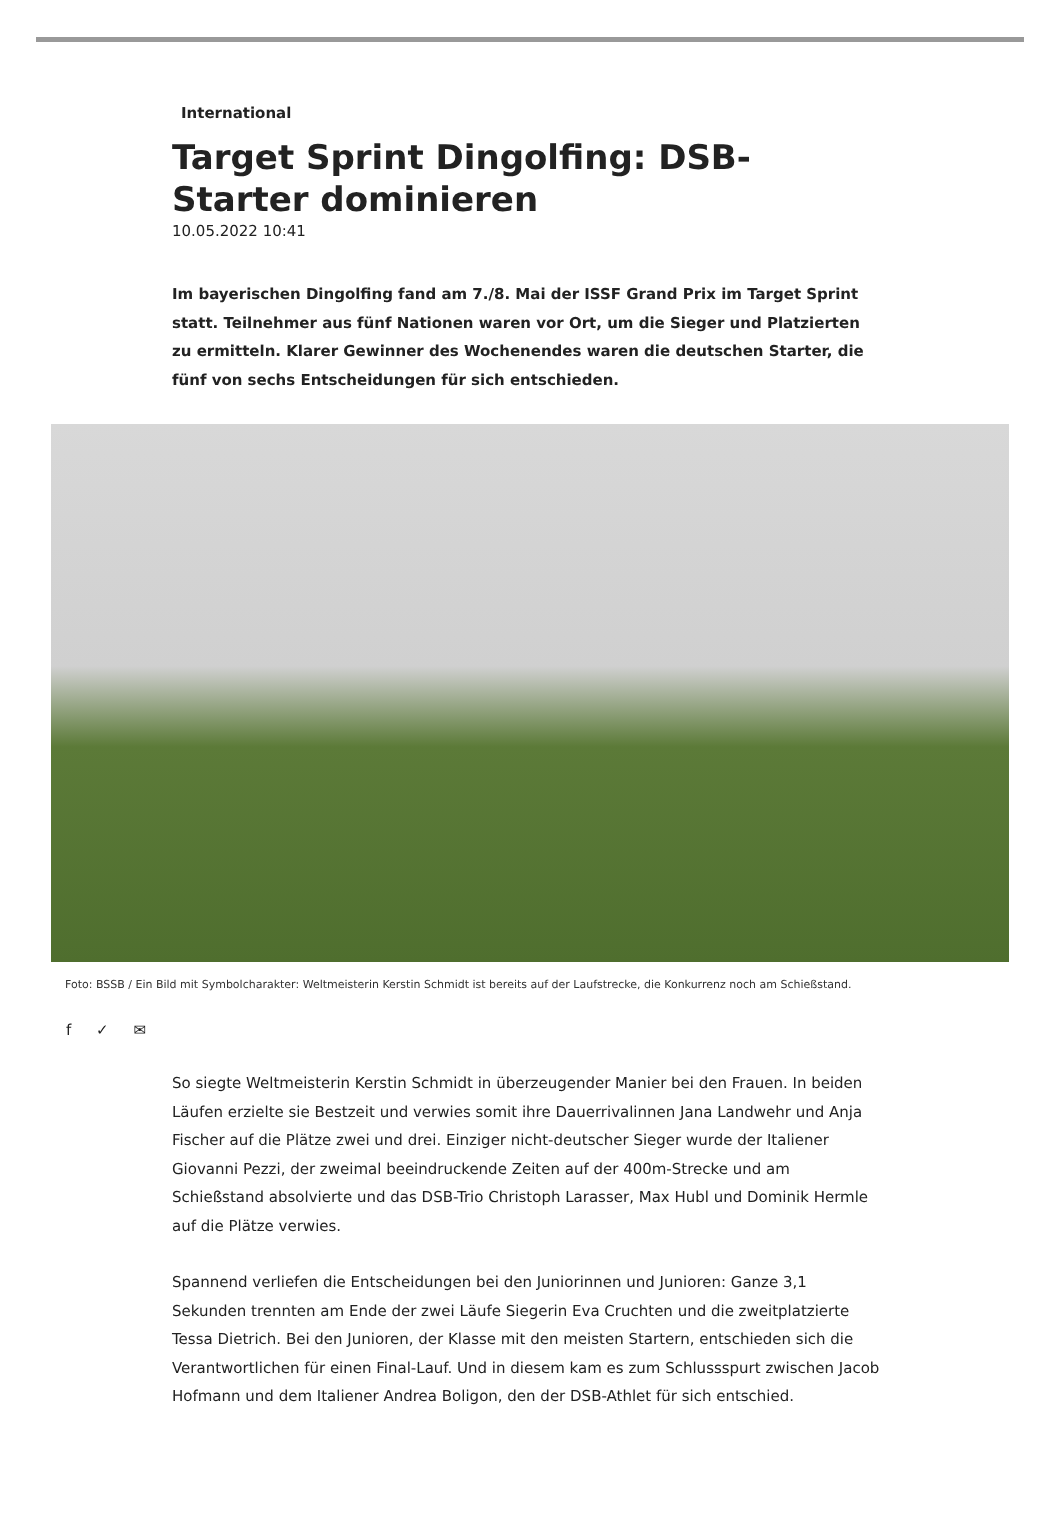International
Target Sprint Dingolfing: DSB-Starter dominieren
10.05.2022 10:41
Im bayerischen Dingolfing fand am 7./8. Mai der ISSF Grand Prix im Target Sprint statt. Teilnehmer aus fünf Nationen waren vor Ort, um die Sieger und Platzierten zu ermitteln. Klarer Gewinner des Wochenendes waren die deutschen Starter, die fünf von sechs Entscheidungen für sich entschieden.
Foto: BSSB / Ein Bild mit Symbolcharakter: Weltmeisterin Kerstin Schmidt ist bereits auf der Laufstrecke, die Konkurrenz noch am Schießstand.
f ✓ ✉
So siegte Weltmeisterin Kerstin Schmidt in überzeugender Manier bei den Frauen. In beiden Läufen erzielte sie Bestzeit und verwies somit ihre Dauerrivalinnen Jana Landwehr und Anja Fischer auf die Plätze zwei und drei. Einziger nicht-deutscher Sieger wurde der Italiener Giovanni Pezzi, der zweimal beeindruckende Zeiten auf der 400m-Strecke und am Schießstand absolvierte und das DSB-Trio Christoph Larasser, Max Hubl und Dominik Hermle auf die Plätze verwies.
Spannend verliefen die Entscheidungen bei den Juniorinnen und Junioren: Ganze 3,1 Sekunden trennten am Ende der zwei Läufe Siegerin Eva Cruchten und die zweitplatzierte Tessa Dietrich. Bei den Junioren, der Klasse mit den meisten Startern, entschieden sich die Verantwortlichen für einen Final-Lauf. Und in diesem kam es zum Schlussspurt zwischen Jacob Hofmann und dem Italiener Andrea Boligon, den der DSB-Athlet für sich entschied.